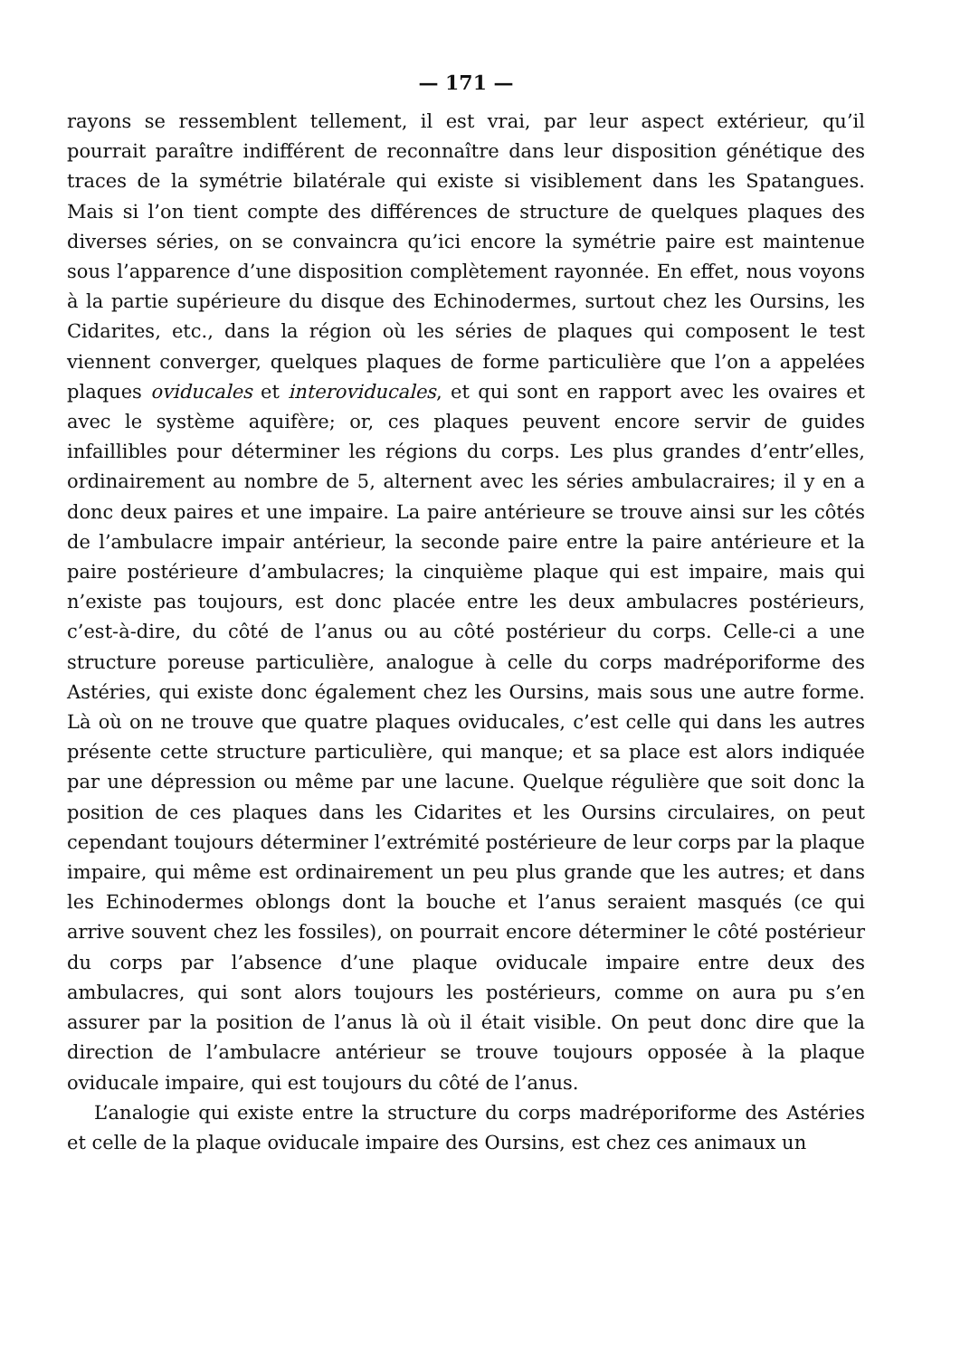— 171 —
rayons se ressemblent tellement, il est vrai, par leur aspect extérieur, qu’il pourrait paraître indifférent de reconnaître dans leur disposition génétique des traces de la symétrie bilatérale qui existe si visiblement dans les Spatangues. Mais si l’on tient compte des différences de structure de quelques plaques des diverses séries, on se convaincra qu’ici encore la symétrie paire est maintenue sous l’apparence d’une disposition complètement rayonnée. En effet, nous voyons à la partie supérieure du disque des Echinodermes, surtout chez les Oursins, les Cidarites, etc., dans la région où les séries de plaques qui composent le test viennent converger, quelques plaques de forme particulière que l’on a appelées plaques oviducales et interoviducales, et qui sont en rapport avec les ovaires et avec le système aquifère; or, ces plaques peuvent encore servir de guides infaillibles pour déterminer les régions du corps. Les plus grandes d’entr’elles, ordinairement au nombre de 5, alternent avec les séries ambulacraires; il y en a donc deux paires et une impaire. La paire antérieure se trouve ainsi sur les côtés de l’ambulacre impair antérieur, la seconde paire entre la paire antérieure et la paire postérieure d’ambulacres; la cinquième plaque qui est impaire, mais qui n’existe pas toujours, est donc placée entre les deux ambulacres postérieurs, c’est-à-dire, du côté de l’anus ou au côté postérieur du corps. Celle-ci a une structure poreuse particulière, analogue à celle du corps madréporiforme des Astéries, qui existe donc également chez les Oursins, mais sous une autre forme. Là où on ne trouve que quatre plaques oviducales, c’est celle qui dans les autres présente cette structure particulière, qui manque; et sa place est alors indiquée par une dépression ou même par une lacune. Quelque régulière que soit donc la position de ces plaques dans les Cidarites et les Oursins circulaires, on peut cependant toujours déterminer l’extrémité postérieure de leur corps par la plaque impaire, qui même est ordinairement un peu plus grande que les autres; et dans les Echinodermes oblongs dont la bouche et l’anus seraient masqués (ce qui arrive souvent chez les fossiles), on pourrait encore déterminer le côté postérieur du corps par l’absence d’une plaque oviducale impaire entre deux des ambulacres, qui sont alors toujours les postérieurs, comme on aura pu s’en assurer par la position de l’anus là où il était visible. On peut donc dire que la direction de l’ambulacre antérieur se trouve toujours opposée à la plaque oviducale impaire, qui est toujours du côté de l’anus.
L’analogie qui existe entre la structure du corps madréporiforme des Astéries et celle de la plaque oviducale impaire des Oursins, est chez ces animaux un